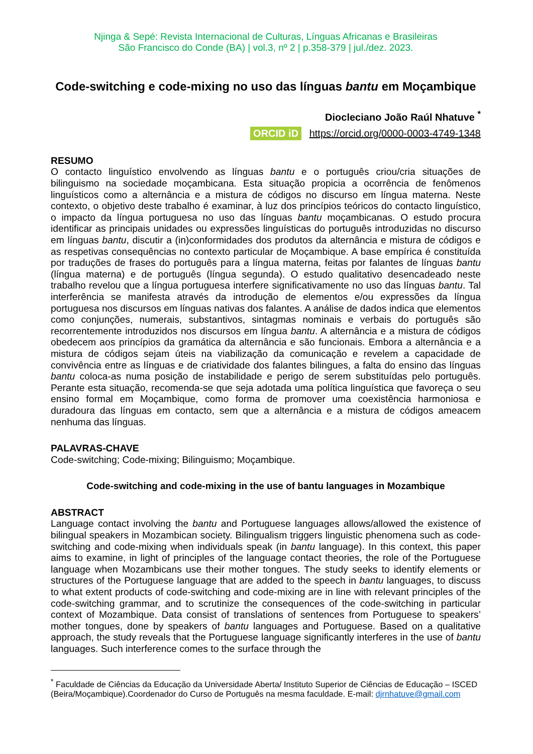Njinga & Sepé: Revista Internacional de Culturas, Línguas Africanas e Brasileiras
São Francisco do Conde (BA) | vol.3, nº 2 | p.358-379 | jul./dez. 2023.
Code-switching e code-mixing no uso das línguas bantu em Moçambique
Diocleciano João Raúl Nhatuve <sup>*</sup>
ORCID iD https://orcid.org/0000-0003-4749-1348
RESUMO
O contacto linguístico envolvendo as línguas bantu e o português criou/cria situações de bilinguismo na sociedade moçambicana. Esta situação propicia a ocorrência de fenômenos linguísticos como a alternância e a mistura de códigos no discurso em língua materna. Neste contexto, o objetivo deste trabalho é examinar, à luz dos princípios teóricos do contacto linguístico, o impacto da língua portuguesa no uso das línguas bantu moçambicanas. O estudo procura identificar as principais unidades ou expressões linguísticas do português introduzidas no discurso em línguas bantu, discutir a (in)conformidades dos produtos da alternância e mistura de códigos e as respetivas consequências no contexto particular de Moçambique. A base empírica é constituída por traduções de frases do português para a língua materna, feitas por falantes de línguas bantu (língua materna) e de português (língua segunda). O estudo qualitativo desencadeado neste trabalho revelou que a língua portuguesa interfere significativamente no uso das línguas bantu. Tal interferência se manifesta através da introdução de elementos e/ou expressões da língua portuguesa nos discursos em línguas nativas dos falantes. A análise de dados indica que elementos como conjunções, numerais, substantivos, sintagmas nominais e verbais do português são recorrentemente introduzidos nos discursos em língua bantu. A alternância e a mistura de códigos obedecem aos princípios da gramática da alternância e são funcionais. Embora a alternância e a mistura de códigos sejam úteis na viabilização da comunicação e revelem a capacidade de convivência entre as línguas e de criatividade dos falantes bilingues, a falta do ensino das línguas bantu coloca-as numa posição de instabilidade e perigo de serem substituídas pelo português. Perante esta situação, recomenda-se que seja adotada uma política linguística que favoreça o seu ensino formal em Moçambique, como forma de promover uma coexistência harmoniosa e duradoura das línguas em contacto, sem que a alternância e a mistura de códigos ameacem nenhuma das línguas.
PALAVRAS-CHAVE
Code-switching; Code-mixing; Bilinguismo; Moçambique.
Code-switching and code-mixing in the use of bantu languages in Mozambique
ABSTRACT
Language contact involving the bantu and Portuguese languages allows/allowed the existence of bilingual speakers in Mozambican society. Bilingualism triggers linguistic phenomena such as code-switching and code-mixing when individuals speak (in bantu language). In this context, this paper aims to examine, in light of principles of the language contact theories, the role of the Portuguese language when Mozambicans use their mother tongues. The study seeks to identify elements or structures of the Portuguese language that are added to the speech in bantu languages, to discuss to what extent products of code-switching and code-mixing are in line with relevant principles of the code-switching grammar, and to scrutinize the consequences of the code-switching in particular context of Mozambique. Data consist of translations of sentences from Portuguese to speakers’ mother tongues, done by speakers of bantu languages and Portuguese. Based on a qualitative approach, the study reveals that the Portuguese language significantly interferes in the use of bantu languages. Such interference comes to the surface through the
<sup>*</sup> Faculdade de Ciências da Educação da Universidade Aberta/ Instituto Superior de Ciências de Educação – ISCED (Beira/Moçambique).Coordenador do Curso de Português na mesma faculdade. E-mail: djrnhatuve@gmail.com